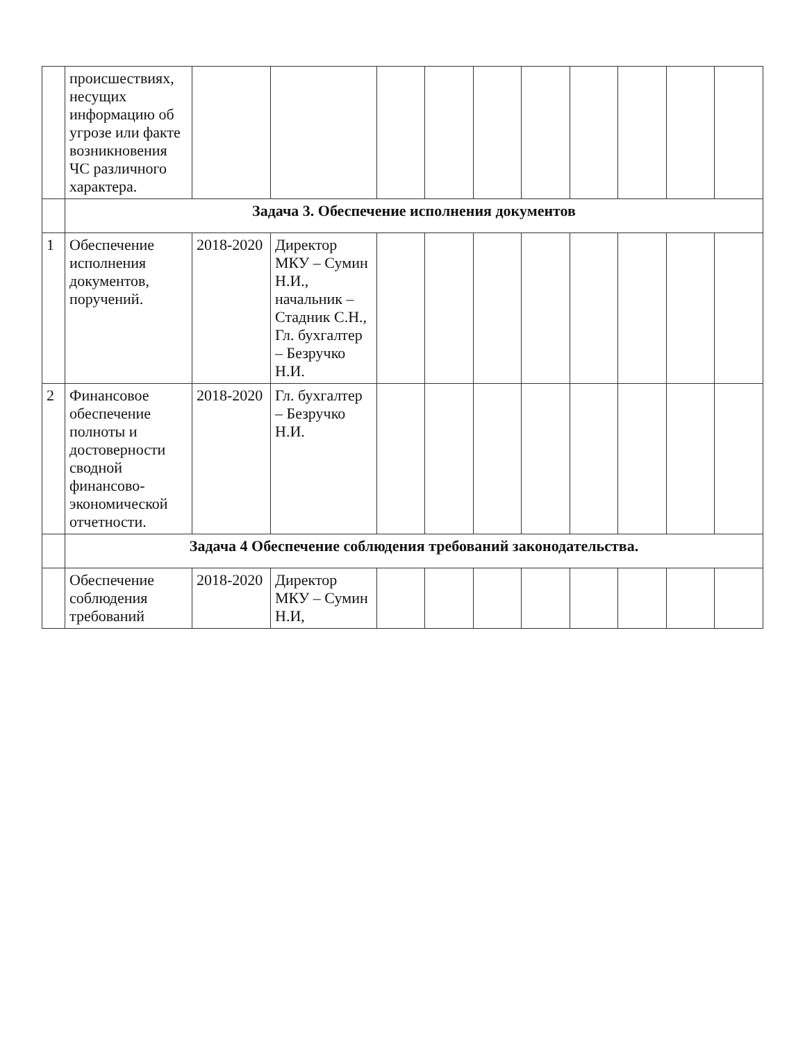| | происшествиях, несущих информацию об угрозе или факте возникновения ЧС различного характера. | | | | | | | | | | |
| | Задача 3. Обеспечение исполнения документов | | | | | | | | | | |
| 1 | Обеспечение исполнения документов, поручений. | 2018-2020 | Директор МКУ – Сумин Н.И., начальник – Стадник С.Н., Гл. бухгалтер – Безручко Н.И. | | | | | | | | |
| 2 | Финансовое обеспечение полноты и достоверности сводной финансово-экономической отчетности. | 2018-2020 | Гл. бухгалтер – Безручко Н.И. | | | | | | | | |
| | Задача 4 Обеспечение соблюдения требований законодательства. | | | | | | | | | | |
| | Обеспечение соблюдения требований | 2018-2020 | Директор МКУ – Сумин Н.И, | | | | | | | | |